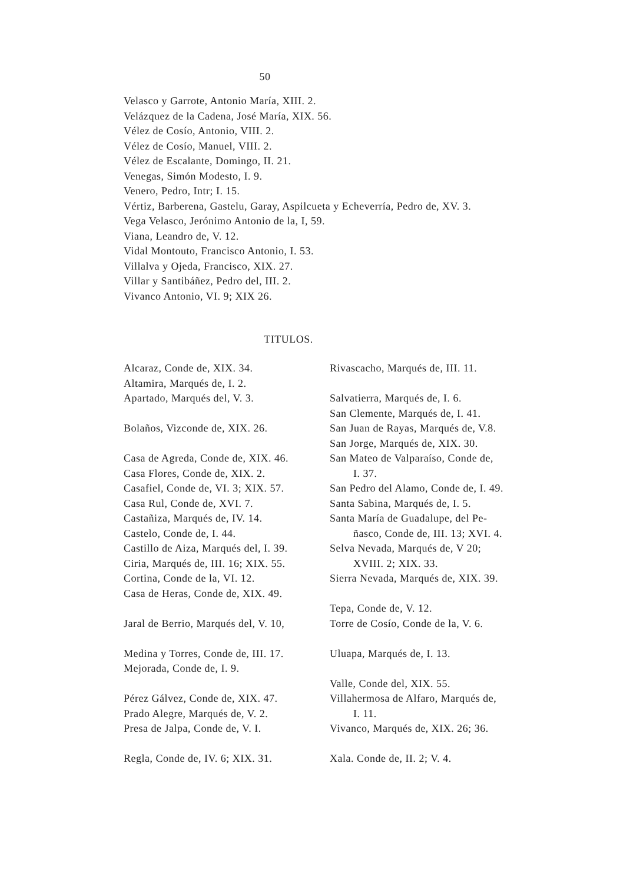50
Velasco y Garrote, Antonio María, XIII. 2.
Velázquez de la Cadena, José María, XIX. 56.
Vélez de Cosío, Antonio, VIII. 2.
Vélez de Cosío, Manuel, VIII. 2.
Vélez de Escalante, Domingo, II. 21.
Venegas, Simón Modesto, I. 9.
Venero, Pedro, Intr; I. 15.
Vértiz, Barberena, Gastelu, Garay, Aspilcueta y Echeverría, Pedro de, XV. 3.
Vega Velasco, Jerónimo Antonio de la, I, 59.
Viana, Leandro de, V. 12.
Vidal Montouto, Francisco Antonio, I. 53.
Villalva y Ojeda, Francisco, XIX. 27.
Villar y Santibáñez, Pedro del, III. 2.
Vivanco Antonio, VI. 9; XIX 26.
TITULOS.
Alcaraz, Conde de, XIX. 34.
Altamira, Marqués de, I. 2.
Apartado, Marqués del, V. 3.
Bolaños, Vizconde de, XIX. 26.
Casa de Agreda, Conde de, XIX. 46.
Casa Flores, Conde de, XIX. 2.
Casafiel, Conde de, VI. 3; XIX. 57.
Casa Rul, Conde de, XVI. 7.
Castañiza, Marqués de, IV. 14.
Castelo, Conde de, I. 44.
Castillo de Aiza, Marqués del, I. 39.
Ciria, Marqués de, III. 16; XIX. 55.
Cortina, Conde de la, VI. 12.
Casa de Heras, Conde de, XIX. 49.
Jaral de Berrio, Marqués del, V. 10,
Medina y Torres, Conde de, III. 17.
Mejorada, Conde de, I. 9.
Pérez Gálvez, Conde de, XIX. 47.
Prado Alegre, Marqués de, V. 2.
Presa de Jalpa, Conde de, V. I.
Regla, Conde de, IV. 6; XIX. 31.
Rivascacho, Marqués de, III. 11.
Salvatierra, Marqués de, I. 6.
San Clemente, Marqués de, I. 41.
San Juan de Rayas, Marqués de, V.8.
San Jorge, Marqués de, XIX. 30.
San Mateo de Valparaíso, Conde de,
I. 37.
San Pedro del Alamo, Conde de, I. 49.
Santa Sabina, Marqués de, I. 5.
Santa María de Guadalupe, del Pe-
ñasco, Conde de, III. 13; XVI. 4.
Selva Nevada, Marqués de, V 20;
XVIII. 2; XIX. 33.
Sierra Nevada, Marqués de, XIX. 39.
Tepa, Conde de, V. 12.
Torre de Cosío, Conde de la, V. 6.
Uluapa, Marqués de, I. 13.
Valle, Conde del, XIX. 55.
Villahermosa de Alfaro, Marqués de,
I. 11.
Vivanco, Marqués de, XIX. 26; 36.
Xala. Conde de, II. 2; V. 4.